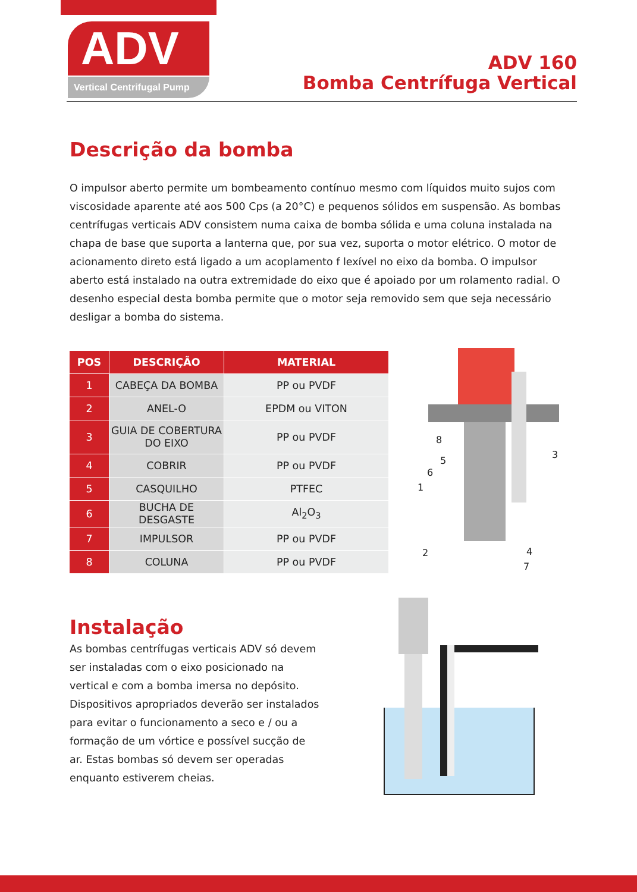ADV
Vertical Centrifugal Pump
ADV 160
Bomba Centrífuga Vertical
Descrição da bomba
O impulsor aberto permite um bombeamento contínuo mesmo com líquidos muito sujos com viscosidade aparente até aos 500 Cps (a 20°C) e pequenos sólidos em suspensão. As bombas centrífugas verticais ADV consistem numa caixa de bomba sólida e uma coluna instalada na chapa de base que suporta a lanterna que, por sua vez, suporta o motor elétrico. O motor de acionamento direto está ligado a um acoplamento f lexível no eixo da bomba. O impulsor aberto está instalado na outra extremidade do eixo que é apoiado por um rolamento radial. O desenho especial desta bomba permite que o motor seja removido sem que seja necessário desligar a bomba do sistema.
| POS | DESCRIÇÃO | MATERIAL |
| --- | --- | --- |
| 1 | CABEÇA DA BOMBA | PP ou PVDF |
| 2 | ANEL-O | EPDM ou VITON |
| 3 | GUIA DE COBERTURA DO EIXO | PP ou PVDF |
| 4 | COBRIR | PP ou PVDF |
| 5 | CASQUILHO | PTFEC |
| 6 | BUCHA DE DESGASTE | Al<sub>2</sub>O<sub>3</sub> |
| 7 | IMPULSOR | PP ou PVDF |
| 8 | COLUNA | PP ou PVDF |
8
5
6
1
3
2 4
7
Instalação
As bombas centrífugas verticais ADV só devem ser instaladas com o eixo posicionado na vertical e com a bomba imersa no depósito. Dispositivos apropriados deverão ser instalados para evitar o funcionamento a seco e / ou a formação de um vórtice e possível sucção de ar. Estas bombas só devem ser operadas enquanto estiverem cheias.